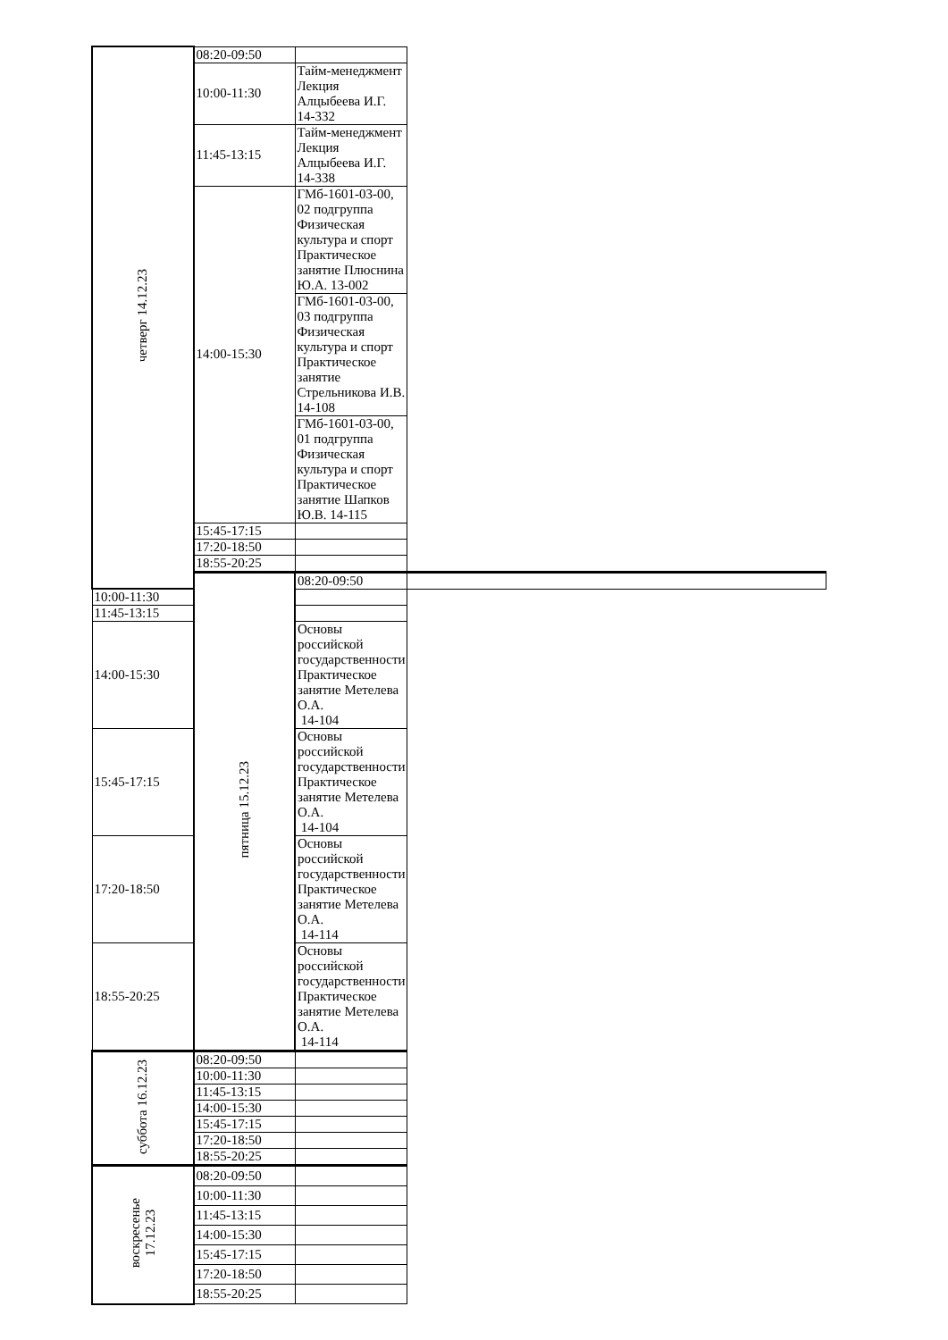| четверг 14.12.23 | 08:20-09:50 | | |
| | 10:00-11:30 | Тайм-менеджмент Лекция Алцыбеева И.Г. 14-332 | |
| | 11:45-13:15 | Тайм-менеджмент Лекция Алцыбеева И.Г. 14-338 | |
| | 14:00-15:30 | ГМб-1601-03-00, 02 подгруппа Физическая культура и спорт Практическое занятие Плюснина Ю.А. 13-002 | |
| | | ГМб-1601-03-00, 03 подгруппа Физическая культура и спорт Практическое занятие Стрельникова И.В. 14-108 | |
| | | ГМб-1601-03-00, 01 подгруппа Физическая культура и спорт Практическое занятие Шапков Ю.В. 14-115 | |
| | 15:45-17:15 | | |
| | 17:20-18:50 | | |
| | 18:55-20:25 | | |
| | пятница 15.12.23 | 08:20-09:50 | |
| 10:00-11:30 | | | |
| 11:45-13:15 | | | |
| 14:00-15:30 | | Основы российской государственности Практическое занятие Метелева О.А. 14-104 | |
| 15:45-17:15 | | Основы российской государственности Практическое занятие Метелева О.А. 14-104 | |
| 17:20-18:50 | | Основы российской государственности Практическое занятие Метелева О.А. 14-114 | |
| 18:55-20:25 | | Основы российской государственности Практическое занятие Метелева О.А. 14-114 | |
| суббота 16.12.23 | 08:20-09:50 | | |
| | 10:00-11:30 | | |
| | 11:45-13:15 | | |
| | 14:00-15:30 | | |
| | 15:45-17:15 | | |
| | 17:20-18:50 | | |
| | 18:55-20:25 | | |
| воскресенье 17.12.23 | 08:20-09:50 | | |
| | 10:00-11:30 | | |
| | 11:45-13:15 | | |
| | 14:00-15:30 | | |
| | 15:45-17:15 | | |
| | 17:20-18:50 | | |
| | 18:55-20:25 | | |